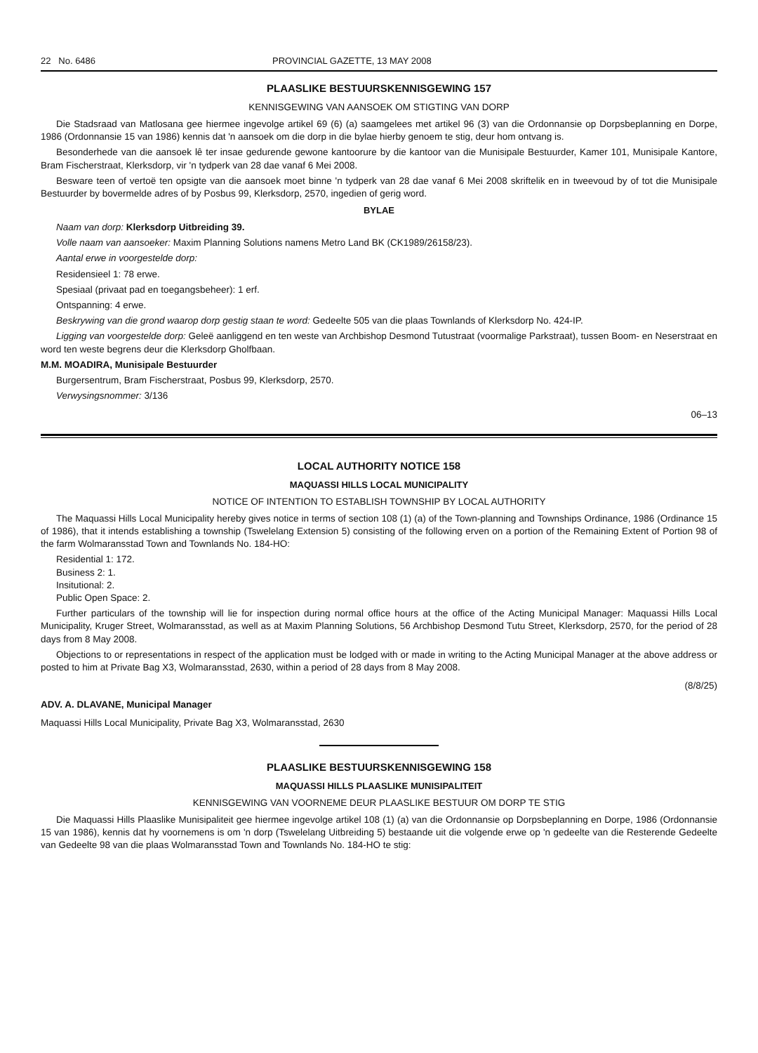22 No. 6486 PROVINCIAL GAZETTE, 13 MAY 2008
PLAASLIKE BESTUURSKENNISGEWING 157
KENNISGEWING VAN AANSOEK OM STIGTING VAN DORP
Die Stadsraad van Matlosana gee hiermee ingevolge artikel 69 (6) (a) saamgelees met artikel 96 (3) van die Ordonnansie op Dorpsbeplanning en Dorpe, 1986 (Ordonnansie 15 van 1986) kennis dat 'n aansoek om die dorp in die bylae hierby genoem te stig, deur hom ontvang is.
Besonderhede van die aansoek lê ter insae gedurende gewone kantoorure by die kantoor van die Munisipale Bestuurder, Kamer 101, Munisipale Kantore, Bram Fischerstraat, Klerksdorp, vir 'n tydperk van 28 dae vanaf 6 Mei 2008.
Besware teen of vertoë ten opsigte van die aansoek moet binne 'n tydperk van 28 dae vanaf 6 Mei 2008 skriftelik en in tweevoud by of tot die Munisipale Bestuurder by bovermelde adres of by Posbus 99, Klerksdorp, 2570, ingedien of gerig word.
BYLAE
Naam van dorp: Klerksdorp Uitbreiding 39.
Volle naam van aansoeker: Maxim Planning Solutions namens Metro Land BK (CK1989/26158/23).
Aantal erwe in voorgestelde dorp:
Residensieel 1: 78 erwe.
Spesiaal (privaat pad en toegangsbeheer): 1 erf.
Ontspanning: 4 erwe.
Beskrywing van die grond waarop dorp gestig staan te word: Gedeelte 505 van die plaas Townlands of Klerksdorp No. 424-IP.
Ligging van voorgestelde dorp: Geleë aanliggend en ten weste van Archbishop Desmond Tutustraat (voormalige Parkstraat), tussen Boom- en Neserstraat en word ten weste begrens deur die Klerksdorp Gholfbaan.
M.M. MOADIRA, Munisipale Bestuurder
Burgersentrum, Bram Fischerstraat, Posbus 99, Klerksdorp, 2570.
Verwysingsnommer: 3/136
06–13
LOCAL AUTHORITY NOTICE 158
MAQUASSI HILLS LOCAL MUNICIPALITY
NOTICE OF INTENTION TO ESTABLISH TOWNSHIP BY LOCAL AUTHORITY
The Maquassi Hills Local Municipality hereby gives notice in terms of section 108 (1) (a) of the Town-planning and Townships Ordinance, 1986 (Ordinance 15 of 1986), that it intends establishing a township (Tswelelang Extension 5) consisting of the following erven on a portion of the Remaining Extent of Portion 98 of the farm Wolmaransstad Town and Townlands No. 184-HO:
Residential 1: 172.
Business 2: 1.
Insitutional: 2.
Public Open Space: 2.
Further particulars of the township will lie for inspection during normal office hours at the office of the Acting Municipal Manager: Maquassi Hills Local Municipality, Kruger Street, Wolmaransstad, as well as at Maxim Planning Solutions, 56 Archbishop Desmond Tutu Street, Klerksdorp, 2570, for the period of 28 days from 8 May 2008.
Objections to or representations in respect of the application must be lodged with or made in writing to the Acting Municipal Manager at the above address or posted to him at Private Bag X3, Wolmaransstad, 2630, within a period of 28 days from 8 May 2008.
(8/8/25)
ADV. A. DLAVANE, Municipal Manager
Maquassi Hills Local Municipality, Private Bag X3, Wolmaransstad, 2630
PLAASLIKE BESTUURSKENNISGEWING 158
MAQUASSI HILLS PLAASLIKE MUNISIPALITEIT
KENNISGEWING VAN VOORNEME DEUR PLAASLIKE BESTUUR OM DORP TE STIG
Die Maquassi Hills Plaaslike Munisipaliteit gee hiermee ingevolge artikel 108 (1) (a) van die Ordonnansie op Dorpsbeplanning en Dorpe, 1986 (Ordonnansie 15 van 1986), kennis dat hy voornemens is om 'n dorp (Tswelelang Uitbreiding 5) bestaande uit die volgende erwe op 'n gedeelte van die Resterende Gedeelte van Gedeelte 98 van die plaas Wolmaransstad Town and Townlands No. 184-HO te stig: